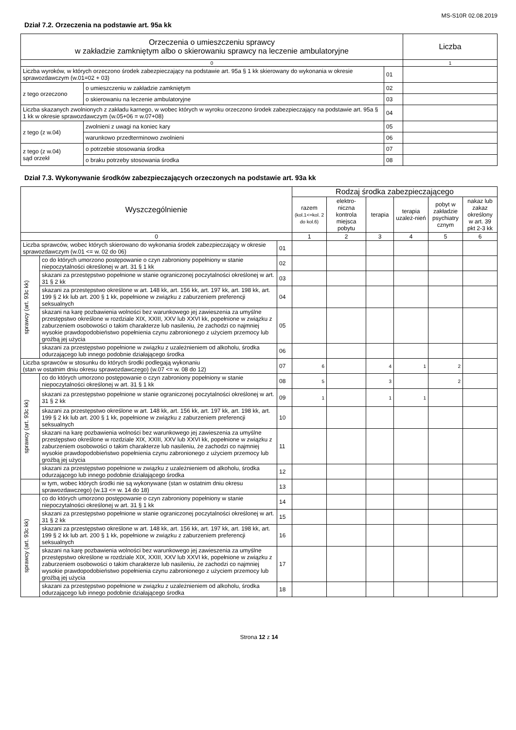MS-S10R 02.08.2019
Dział 7.2. Orzeczenia na podstawie art. 95a kk
| Orzeczenia o umieszczeniu sprawcy w zakładzie zamkniętym albo o skierowaniu sprawcy na leczenie ambulatoryjne | | | Liczba |
| --- | --- | --- | --- |
| 0 | | | 1 |
| Liczba wyroków, w których orzeczono środek zabezpieczający na podstawie art. 95a § 1 kk skierowany do wykonania w okresie sprawozdawczym (w.01=02 + 03) | | 01 | |
| z tego orzeczono | o umieszczeniu w zakładzie zamkniętym | 02 | |
| | o skierowaniu na leczenie ambulatoryjne | 03 | |
| Liczba skazanych zwolnionych z zakładu karnego, w wobec których w wyroku orzeczono środek zabezpieczający na podstawie art. 95a § 1 kk w okresie sprawozdawczym (w.05+06 = w.07+08) | | 04 | |
| z tego (z w.04) | zwolnieni z uwagi na koniec kary | 05 | |
| | warunkowo przedterminowo zwolnieni | 06 | |
| z tego (z w.04) sąd orzekł | o potrzebie stosowania środka | 07 | |
| | o braku potrzeby stosowania środka | 08 | |
Dział 7.3. Wykonywanie środków zabezpieczających orzeczonych na podstawie art. 93a kk
| Wyszczególnienie | | | Rodzaj środka zabezpieczającego | | | | | |
| --- | --- | --- | --- | --- | --- | --- | --- | --- |
| | | | razem (kol.1<=kol. 2 do kol.6) | elektro-niczna kontrola miejsca pobytu | terapia | terapia uzależ-nień | pobyt w zakładzie psychiatry cznym | nakaz lub zakaz określony w art. 39 pkt 2-3 kk |
| 0 | | | 1 | 2 | 3 | 4 | 5 | 6 |
| Liczba sprawców, wobec których skierowano do wykonania środek zabezpieczający w okresie sprawozdawczym (w.01 <= w. 02 do 06) | | 01 | | | | | | |
| sprawcy (art. 93c kk) | co do których umorzono postępowanie o czyn zabroniony popełniony w stanie niepoczytalności określonej w art. 31 § 1 kk | 02 | | | | | | |
| | skazani za przestępstwo popełnione w stanie ograniczonej poczytalności określonej w art. 31 § 2 kk | 03 | | | | | | |
| | skazani za przestępstwo określone w art. 148 kk, art. 156 kk, art. 197 kk, art. 198 kk, art. 199 § 2 kk lub art. 200 § 1 kk, popełnione w związku z zaburzeniem preferencji seksualnych | 04 | | | | | | |
| | skazani na karę pozbawienia wolności bez warunkowego jej zawieszenia za umyślne przestępstwo określone w rozdziale XIX, XXIII, XXV lub XXVI kk, popełnione w związku z zaburzeniem osobowości o takim charakterze lub nasileniu, że zachodzi co najmniej wysokie prawdopodobieństwo popełnienia czynu zabronionego z użyciem przemocy lub groźbą jej użycia | 05 | | | | | | |
| | skazani za przestępstwo popełnione w związku z uzależnieniem od alkoholu, środka odurzającego lub innego podobnie działającego środka | 06 | | | | | | |
| Liczba sprawców w stosunku do których środki podlegają wykonaniu (stan w ostatnim dniu okresu sprawozdawczego) (w.07 <= w. 08 do 12) | | 07 | 6 | | 4 | 1 | 2 | |
| sprawcy (art. 93c kk) | co do których umorzono postępowanie o czyn zabroniony popełniony w stanie niepoczytalności określonej w art. 31 § 1 kk | 08 | 5 | | 3 | | 2 | |
| | skazani za przestępstwo popełnione w stanie ograniczonej poczytalności określonej w art. 31 § 2 kk | 09 | 1 | | 1 | 1 | | |
| | skazani za przestępstwo określone w art. 148 kk, art. 156 kk, art. 197 kk, art. 198 kk, art. 199 § 2 kk lub art. 200 § 1 kk, popełnione w związku z zaburzeniem preferencji seksualnych | 10 | | | | | | |
| | skazani na karę pozbawienia wolności bez warunkowego jej zawieszenia za umyślne przestępstwo określone w rozdziale XIX, XXIII, XXV lub XXVI kk, popełnione w związku z zaburzeniem osobowości o takim charakterze lub nasileniu, że zachodzi co najmniej wysokie prawdopodobieństwo popełnienia czynu zabronionego z użyciem przemocy lub groźbą jej użycia | 11 | | | | | | |
| | skazani za przestępstwo popełnione w związku z uzależnieniem od alkoholu, środka odurzającego lub innego podobnie działającego środka | 12 | | | | | | |
| | w tym, wobec których środki nie są wykonywane (stan w ostatnim dniu okresu sprawozdawczego) (w.13 <= w. 14 do 18) | 13 | | | | | | |
| sprawcy (art. 93c kk) | co do których umorzono postępowanie o czyn zabroniony popełniony w stanie niepoczytalności określonej w art. 31 § 1 kk | 14 | | | | | | |
| | skazani za przestępstwo popełnione w stanie ograniczonej poczytalności określonej w art. 31 § 2 kk | 15 | | | | | | |
| | skazani za przestępstwo określone w art. 148 kk, art. 156 kk, art. 197 kk, art. 198 kk, art. 199 § 2 kk lub art. 200 § 1 kk, popełnione w związku z zaburzeniem preferencji seksualnych | 16 | | | | | | |
| | skazani na karę pozbawienia wolności bez warunkowego jej zawieszenia za umyślne przestępstwo określone w rozdziale XIX, XXIII, XXV lub XXVI kk, popełnione w związku z zaburzeniem osobowości o takim charakterze lub nasileniu, że zachodzi co najmniej wysokie prawdopodobieństwo popełnienia czynu zabronionego z użyciem przemocy lub groźbą jej użycia | 17 | | | | | | |
| | skazani za przestępstwo popełnione w związku z uzależnieniem od alkoholu, środka odurzającego lub innego podobnie działającego środka | 18 | | | | | | |
Strona 12 z 14